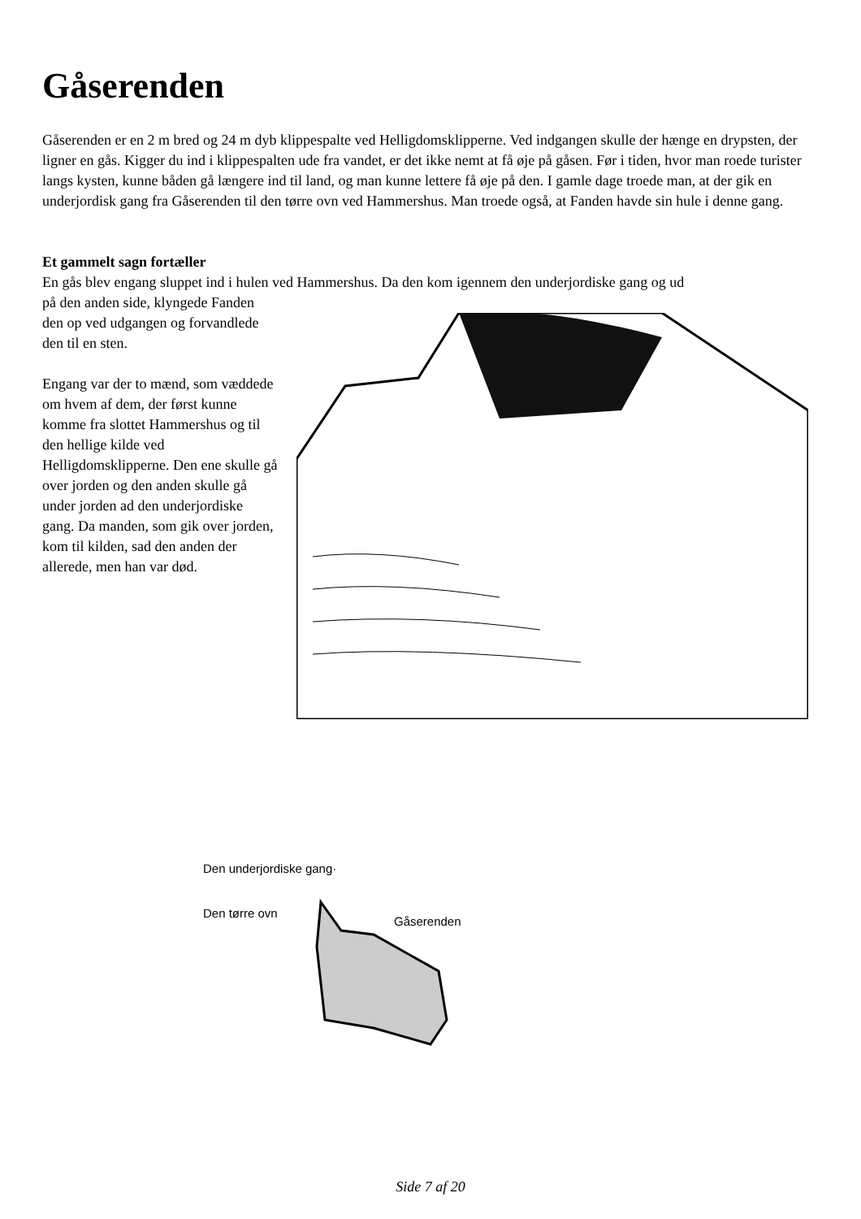Gåserenden
Gåserenden er en 2 m bred og 24 m dyb klippespalte ved Helligdomsklipperne. Ved indgangen skulle der hænge en drypsten, der ligner en gås. Kigger du ind i klippespalten ude fra vandet, er det ikke nemt at få øje på gåsen. Før i tiden, hvor man roede turister langs kysten, kunne båden gå længere ind til land, og man kunne lettere få øje på den. I gamle dage troede man, at der gik en underjordisk gang fra Gåserenden til den tørre ovn ved Hammershus. Man troede også, at Fanden havde sin hule i denne gang.
Et gammelt sagn fortæller
En gås blev engang sluppet ind i hulen ved Hammershus. Da den kom igennem den underjordiske gang og ud
på den anden side, klyngede Fanden den op ved udgangen og forvandlede den til en sten.
Engang var der to mænd, som væddede om hvem af dem, der først kunne komme fra slottet Hammershus og til den hellige kilde ved Helligdomsklipperne. Den ene skulle gå over jorden og den anden skulle gå under jorden ad den underjordiske gang. Da manden, som gik over jorden, kom til kilden, sad den anden der allerede, men han var død.
Den underjordiske gang·
Den tørre ovn
Gåserenden
Side 7 af 20